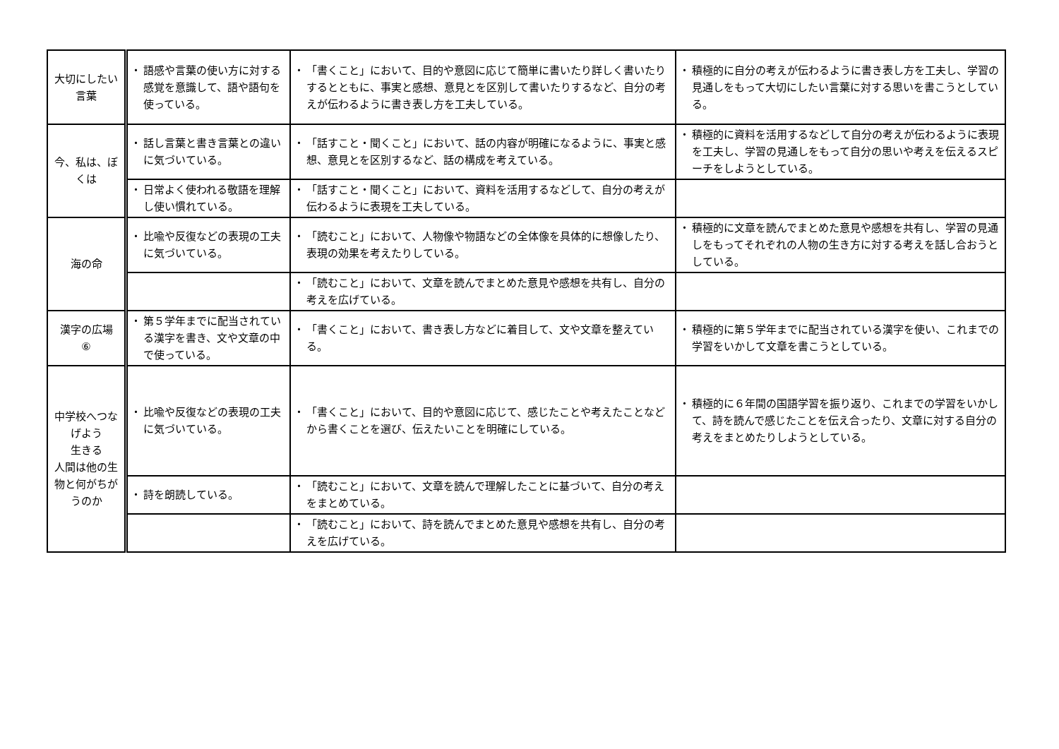| 大切にしたい 言葉 | ・ 語感や言葉の使い方に対する感覚を意識して、語や語句を使っている。 | ・ 「書くこと」において、目的や意図に応じて簡単に書いたり詳しく書いたりするとともに、事実と感想、意見とを区別して書いたりするなど、自分の考えが伝わるように書き表し方を工夫している。 | ・ 積極的に自分の考えが伝わるように書き表し方を工夫し、学習の見通しをもって大切にしたい言葉に対する思いを書こうとしている。 |
| 今、私は、ぼくは | ・ 話し言葉と書き言葉との違いに気づいている。 | ・ 「話すこと・聞くこと」において、話の内容が明確になるように、事実と感想、意見とを区別するなど、話の構成を考えている。 | ・ 積極的に資料を活用するなどして自分の考えが伝わるように表現を工夫し、学習の見通しをもって自分の思いや考えを伝えるスピーチをしようとしている。 |
| | ・ 日常よく使われる敬語を理解し使い慣れている。 | ・ 「話すこと・聞くこと」において、資料を活用するなどして、自分の考えが伝わるように表現を工夫している。 | |
| 海の命 | ・ 比喩や反復などの表現の工夫に気づいている。 | ・ 「読むこと」において、人物像や物語などの全体像を具体的に想像したり、表現の効果を考えたりしている。 | ・ 積極的に文章を読んでまとめた意見や感想を共有し、学習の見通しをもってそれぞれの人物の生き方に対する考えを話し合おうとしている。 |
| | | ・ 「読むこと」において、文章を読んでまとめた意見や感想を共有し、自分の考えを広げている。 | |
| 漢字の広場 ⑥ | ・ 第５学年までに配当されている漢字を書き、文や文章の中で使っている。 | ・ 「書くこと」において、書き表し方などに着目して、文や文章を整えている。 | ・ 積極的に第５学年までに配当されている漢字を使い、これまでの学習をいかして文章を書こうとしている。 |
| 中学校へつなげよう 生きる 人間は他の生物と何がちがうのか | ・ 比喩や反復などの表現の工夫に気づいている。 | ・ 「書くこと」において、目的や意図に応じて、感じたことや考えたことなどから書くことを選び、伝えたいことを明確にしている。 | ・ 積極的に６年間の国語学習を振り返り、これまでの学習をいかして、詩を読んで感じたことを伝え合ったり、文章に対する自分の考えをまとめたりしようとしている。 |
| | ・ 詩を朗読している。 | ・ 「読むこと」において、文章を読んで理解したことに基づいて、自分の考えをまとめている。 | |
| | | ・ 「読むこと」において、詩を読んでまとめた意見や感想を共有し、自分の考えを広げている。 | |